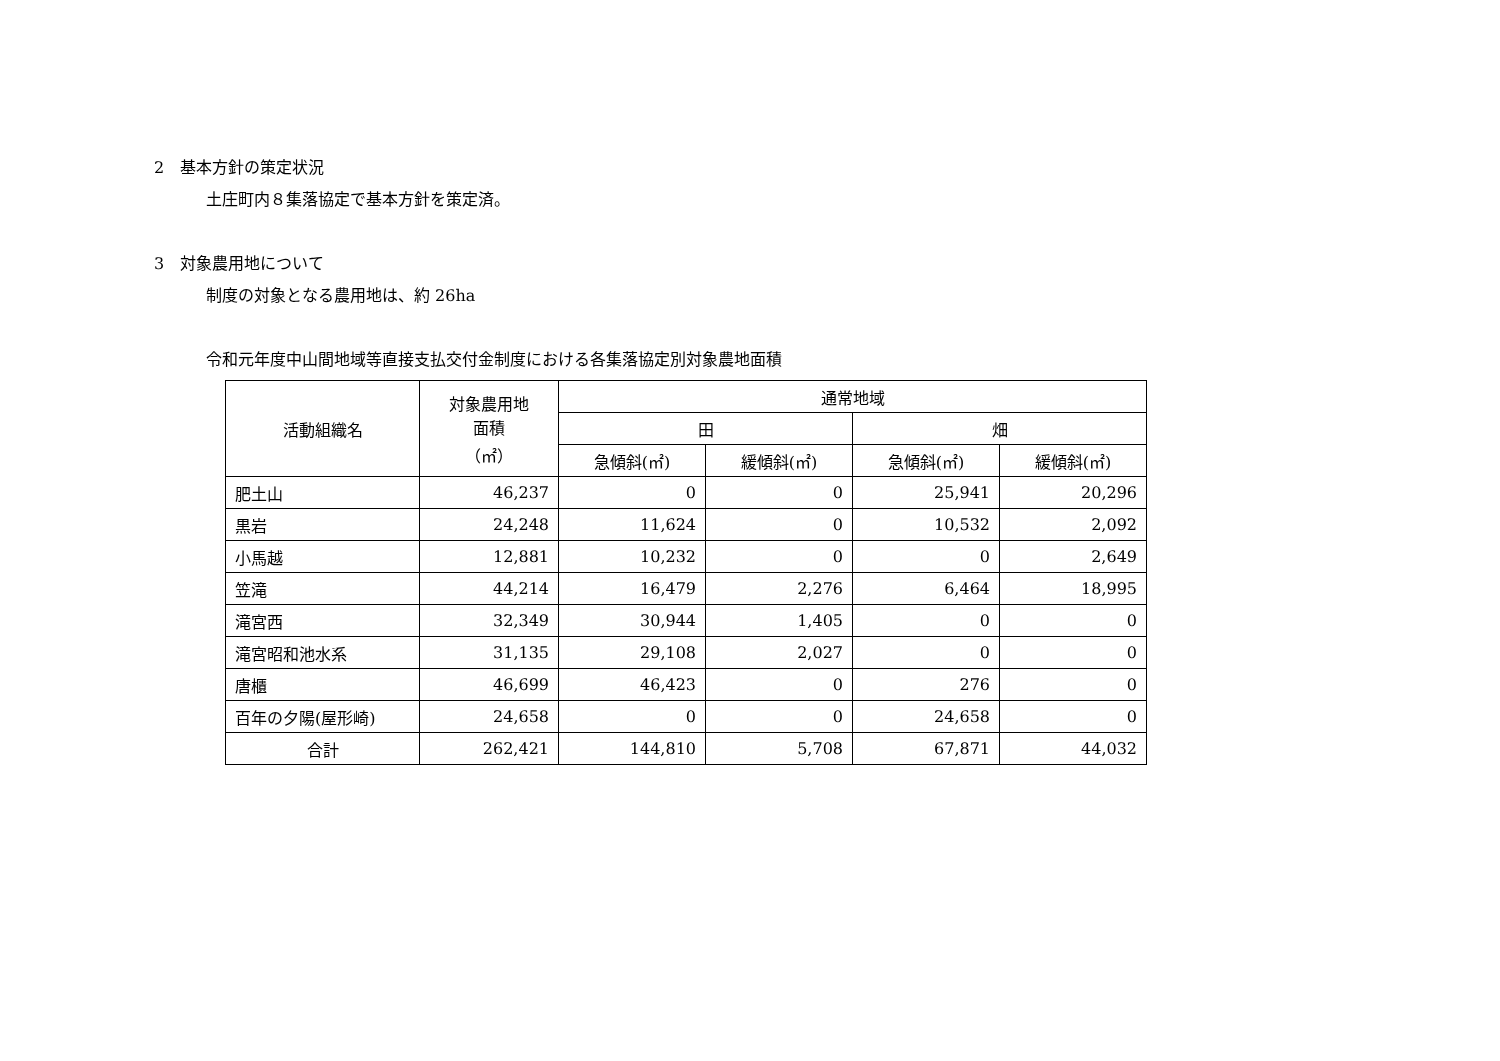2　基本方針の策定状況
土庄町内８集落協定で基本方針を策定済。
3　対象農用地について
制度の対象となる農用地は、約 26ha
令和元年度中山間地域等直接支払交付金制度における各集落協定別対象農地面積
| 活動組織名 | 対象農用地 面積 （㎡） | 通常地域 | | | |
| --- | --- | --- | --- | --- | --- |
| | | 田 | | 畑 | |
| | | 急傾斜(㎡) | 緩傾斜(㎡) | 急傾斜(㎡) | 緩傾斜(㎡) |
| 肥土山 | 46,237 | 0 | 0 | 25,941 | 20,296 |
| 黒岩 | 24,248 | 11,624 | 0 | 10,532 | 2,092 |
| 小馬越 | 12,881 | 10,232 | 0 | 0 | 2,649 |
| 笠滝 | 44,214 | 16,479 | 2,276 | 6,464 | 18,995 |
| 滝宮西 | 32,349 | 30,944 | 1,405 | 0 | 0 |
| 滝宮昭和池水系 | 31,135 | 29,108 | 2,027 | 0 | 0 |
| 唐櫃 | 46,699 | 46,423 | 0 | 276 | 0 |
| 百年の夕陽(屋形崎) | 24,658 | 0 | 0 | 24,658 | 0 |
| 合計 | 262,421 | 144,810 | 5,708 | 67,871 | 44,032 |